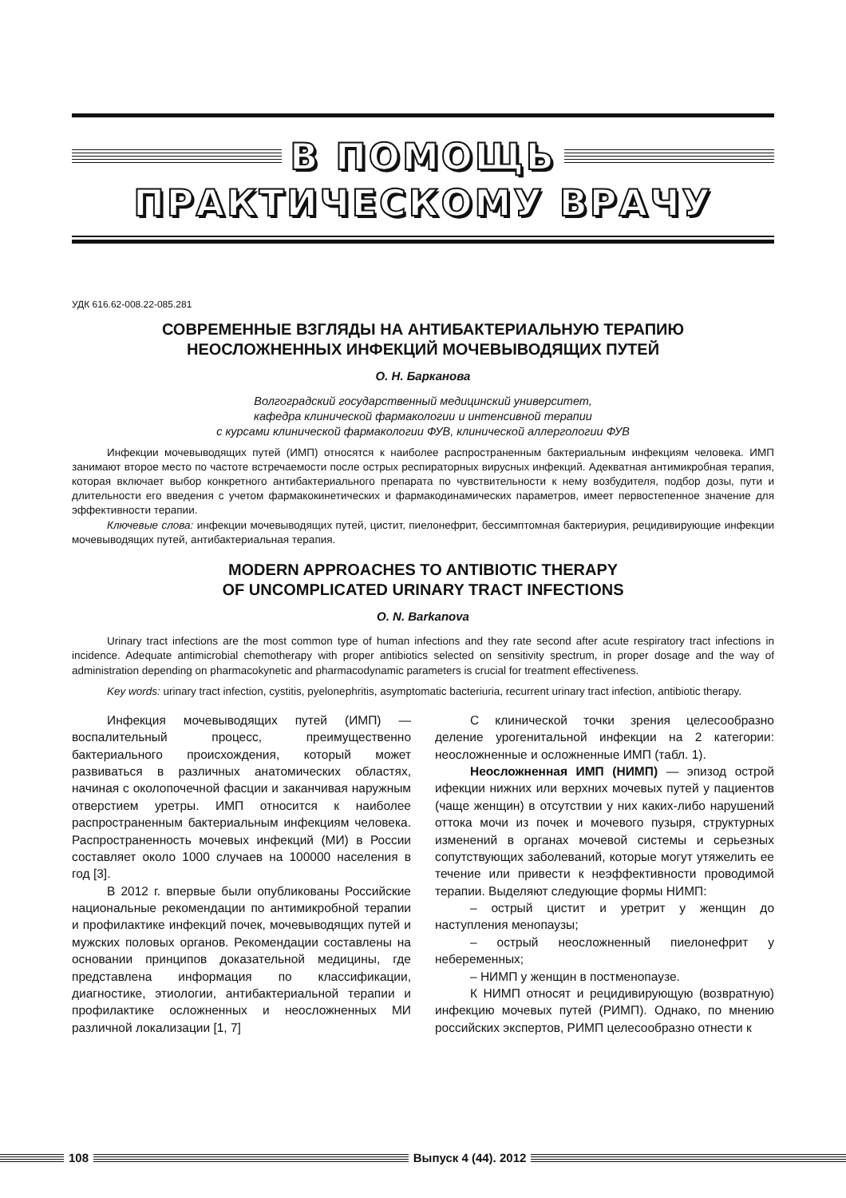В ПОМОЩЬ
ПРАКТИЧЕСКОМУ ВРАЧУ
УДК 616.62-008.22-085.281
СОВРЕМЕННЫЕ ВЗГЛЯДЫ НА АНТИБАКТЕРИАЛЬНУЮ ТЕРАПИЮ
НЕОСЛОЖНЕННЫХ ИНФЕКЦИЙ МОЧЕВЫВОДЯЩИХ ПУТЕЙ
О. Н. Барканова
Волгоградский государственный медицинский университет,
кафедра клинической фармакологии и интенсивной терапии
с курсами клинической фармакологии ФУВ, клинической аллергологии ФУВ
Инфекции мочевыводящих путей (ИМП) относятся к наиболее распространенным бактериальным инфекциям человека. ИМП занимают второе место по частоте встречаемости после острых респираторных вирусных инфекций. Адекватная антимикробная терапия, которая включает выбор конкретного антибактериального препарата по чувствительности к нему возбудителя, подбор дозы, пути и длительности его введения с учетом фармакокинетических и фармакодинамических параметров, имеет первостепенное значение для эффективности терапии.
Ключевые слова: инфекции мочевыводящих путей, цистит, пиелонефрит, бессимптомная бактериурия, рецидивирующие инфекции мочевыводящих путей, антибактериальная терапия.
MODERN APPROACHES TO ANTIBIOTIC THERAPY
OF UNCOMPLICATED URINARY TRACT INFECTIONS
O. N. Barkanova
Urinary tract infections are the most common type of human infections and they rate second after acute respiratory tract infections in incidence. Adequate antimicrobial chemotherapy with proper antibiotics selected on sensitivity spectrum, in proper dosage and the way of administration depending on pharmacokynetic and pharmacodynamic parameters is crucial for treatment effectiveness.
Key words: urinary tract infection, cystitis, pyelonephritis, asymptomatic bacteriuria, recurrent urinary tract infection, antibiotic therapy.
Инфекция мочевыводящих путей (ИМП) — воспалительный процесс, преимущественно бактериального происхождения, который может развиваться в различных анатомических областях, начиная с околопочечной фасции и заканчивая наружным отверстием уретры. ИМП относится к наиболее распространенным бактериальным инфекциям человека. Распространенность мочевых инфекций (МИ) в России составляет около 1000 случаев на 100000 населения в год [3].
В 2012 г. впервые были опубликованы Российские национальные рекомендации по антимикробной терапии и профилактике инфекций почек, мочевыводящих путей и мужских половых органов. Рекомендации составлены на основании принципов доказательной медицины, где представлена информация по классификации, диагностике, этиологии, антибактериальной терапии и профилактике осложненных и неосложненных МИ различной локализации [1, 7]
С клинической точки зрения целесообразно деление урогенитальной инфекции на 2 категории: неосложненные и осложненные ИМП (табл. 1).
Неосложненная ИМП (НИМП) — эпизод острой ифекции нижних или верхних мочевых путей у пациентов (чаще женщин) в отсутствии у них каких-либо нарушений оттока мочи из почек и мочевого пузыря, структурных изменений в органах мочевой системы и серьезных сопутствующих заболеваний, которые могут утяжелить ее течение или привести к неэффективности проводимой терапии. Выделяют следующие формы НИМП:
– острый цистит и уретрит у женщин до наступления менопаузы;
– острый неосложненный пиелонефрит у небеременных;
– НИМП у женщин в постменопаузе.
К НИМП относят и рецидивирующую (возвратную) инфекцию мочевых путей (РИМП). Однако, по мнению российских экспертов, РИМП целесообразно отнести к
108 Выпуск 4 (44). 2012